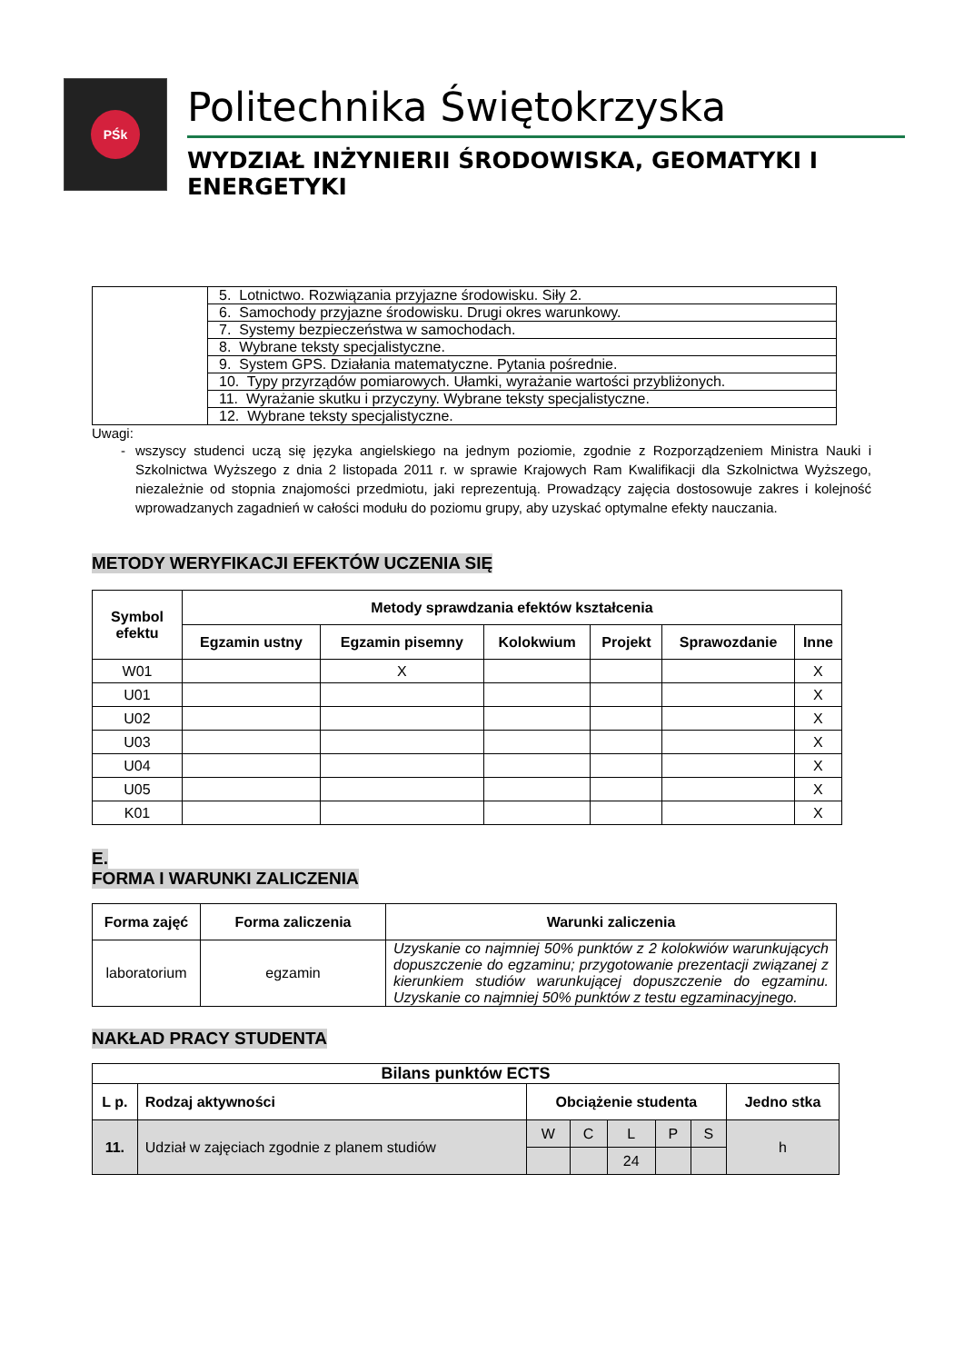PŚk
Politechnika Świętokrzyska
WYDZIAŁ INŻYNIERII ŚRODOWISKA, GEOMATYKI I ENERGETYKI
| | 5. Lotnictwo. Rozwiązania przyjazne środowisku. Siły 2. |
| | 6. Samochody przyjazne środowisku. Drugi okres warunkowy. |
| | 7. Systemy bezpieczeństwa w samochodach. |
| | 8. Wybrane teksty specjalistyczne. |
| | 9. System GPS. Działania matematyczne. Pytania pośrednie. |
| | 10. Typy przyrządów pomiarowych. Ułamki, wyrażanie wartości przybliżonych. |
| | 11. Wyrażanie skutku i przyczyny. Wybrane teksty specjalistyczne. |
| | 12. Wybrane teksty specjalistyczne. |
Uwagi:
- wszyscy studenci uczą się języka angielskiego na jednym poziomie, zgodnie z Rozporządzeniem Ministra Nauki i Szkolnictwa Wyższego z dnia 2 listopada 2011 r. w sprawie Krajowych Ram Kwalifikacji dla Szkolnictwa Wyższego, niezależnie od stopnia znajomości przedmiotu, jaki reprezentują. Prowadzący zajęcia dostosowuje zakres i kolejność wprowadzanych zagadnień w całości modułu do poziomu grupy, aby uzyskać optymalne efekty nauczania.
METODY WERYFIKACJI EFEKTÓW UCZENIA SIĘ
| Symbol efektu | Metody sprawdzania efektów kształcenia | | | | | |
| --- | --- | --- | --- | --- | --- | --- |
| | Egzamin ustny | Egzamin pisemny | Kolokwium | Projekt | Sprawozdanie | Inne |
| W01 | | X | | | | X |
| U01 | | | | | | X |
| U02 | | | | | | X |
| U03 | | | | | | X |
| U04 | | | | | | X |
| U05 | | | | | | X |
| K01 | | | | | | X |
E.
FORMA I WARUNKI ZALICZENIA
| Forma zajęć | Forma zaliczenia | Warunki zaliczenia |
| --- | --- | --- |
| laboratorium | egzamin | Uzyskanie co najmniej 50% punktów z 2 kolokwiów warunkujących dopuszczenie do egzaminu; przygotowanie prezentacji związanej z kierunkiem studiów warunkującej dopuszczenie do egzaminu. Uzyskanie co najmniej 50% punktów z testu egzaminacyjnego. |
NAKŁAD PRACY STUDENTA
| Bilans punktów ECTS | | | | | | | |
| --- | --- | --- | --- | --- | --- | --- | --- |
| L p. | Rodzaj aktywności | Obciążenie studenta | | | | | Jedno stka |
| 11. | Udział w zajęciach zgodnie z planem studiów | W | C | L | P | S | h |
| | | | | 24 | | | |